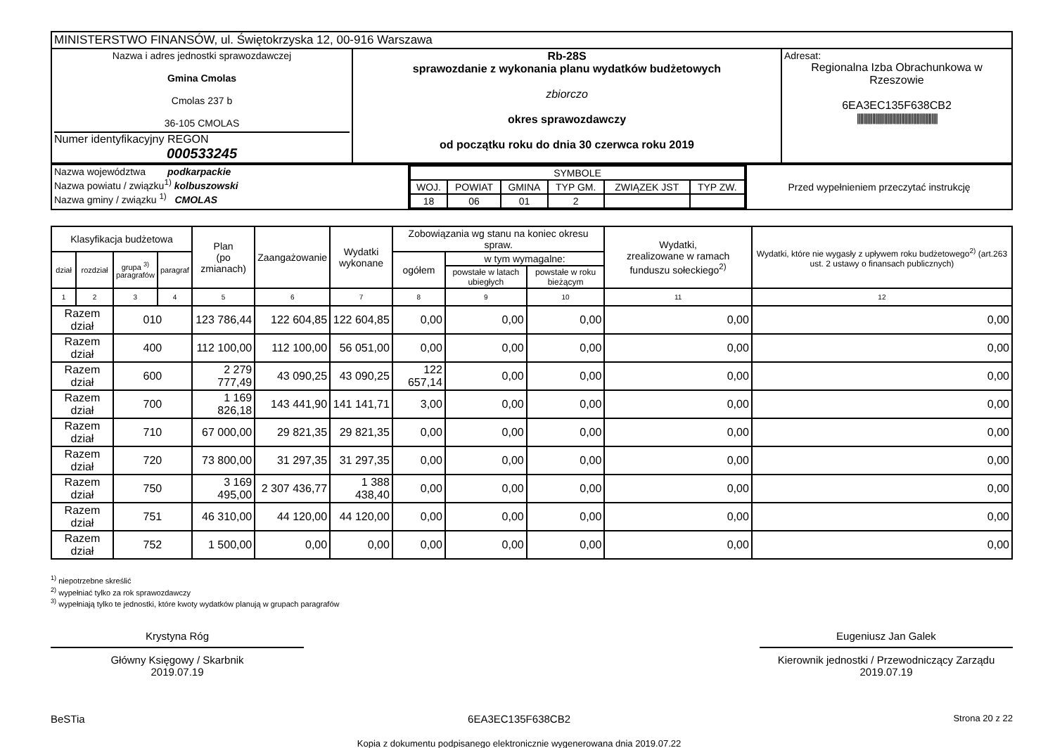| MINISTERSTWO FINANSÓW, ul. Świętokrzyska 12, 00-916 Warszawa | | |
| Nazwa i adres jednostki sprawozdawczej Gmina Cmolas Cmolas 237 b 36-105 CMOLAS Numer identyfikacyjny REGON 000533245 | Rb-28S sprawozdanie z wykonania planu wydatków budżetowych zbiorczo okres sprawozdawczy od początku roku do dnia 30 czerwca roku 2019 | Adresat: Regionalna Izba Obrachunkowa w Rzeszowie 6EA3EC135F638CB2 ///////////////////////////////////////////////////// |
| Nazwa województwa podkarpackie Nazwa powiatu / związku<sup>1)</sup> kolbuszowski Nazwa gminy / związku <sup>1)</sup> CMOLAS | / SYMBOLE / / / / / / / WOJ. / POWIAT / GMINA / TYP GM. / ZWIĄZEK JST / TYP ZW. / / 18 / 06 / 01 / 2 / / / | Przed wypełnieniem przeczytać instrukcję |
| Klasyfikacja budżetowa | | | | Plan (po zmianach) | Zaangażowanie | Wydatki wykonane | Zobowiązania wg stanu na koniec okresu spraw. | | | Wydatki, zrealizowane w ramach funduszu sołeckiego<sup>2)</sup> | Wydatki, które nie wygasły z upływem roku budżetowego<sup>2)</sup> (art.263 ust. 2 ustawy o finansach publicznych) |
| --- | --- | --- | --- | --- | --- | --- | --- | --- | --- | --- | --- |
| dział | rozdział | grupa <sup>3)</sup> paragrafów | paragraf | | | | ogółem | w tym wymagalne: | | | |
| | | | | | | | | powstałe w latach ubiegłych | powstałe w roku bieżącym | | |
| 1 | 2 | 3 | 4 | 5 | 6 | 7 | 8 | 9 | 10 | 11 | 12 |
| Razem dział | | 010 | | 123 786,44 | 122 604,85 | 122 604,85 | 0,00 | 0,00 | 0,00 | 0,00 | 0,00 |
| Razem dział | | 400 | | 112 100,00 | 112 100,00 | 56 051,00 | 0,00 | 0,00 | 0,00 | 0,00 | 0,00 |
| Razem dział | | 600 | | 2 279 777,49 | 43 090,25 | 43 090,25 | 122 657,14 | 0,00 | 0,00 | 0,00 | 0,00 |
| Razem dział | | 700 | | 1 169 826,18 | 143 441,90 | 141 141,71 | 3,00 | 0,00 | 0,00 | 0,00 | 0,00 |
| Razem dział | | 710 | | 67 000,00 | 29 821,35 | 29 821,35 | 0,00 | 0,00 | 0,00 | 0,00 | 0,00 |
| Razem dział | | 720 | | 73 800,00 | 31 297,35 | 31 297,35 | 0,00 | 0,00 | 0,00 | 0,00 | 0,00 |
| Razem dział | | 750 | | 3 169 495,00 | 2 307 436,77 | 1 388 438,40 | 0,00 | 0,00 | 0,00 | 0,00 | 0,00 |
| Razem dział | | 751 | | 46 310,00 | 44 120,00 | 44 120,00 | 0,00 | 0,00 | 0,00 | 0,00 | 0,00 |
| Razem dział | | 752 | | 1 500,00 | 0,00 | 0,00 | 0,00 | 0,00 | 0,00 | 0,00 | 0,00 |
<sup>1)</sup> niepotrzebne skreślić
<sup>2)</sup> wypełniać tylko za rok sprawozdawczy
<sup>3)</sup> wypełniają tylko te jednostki, które kwoty wydatków planują w grupach paragrafów
Krystyna Róg
Główny Księgowy / Skarbnik
2019.07.19
Eugeniusz Jan Galek
Kierownik jednostki / Przewodniczący Zarządu
2019.07.19
BeSTia 6EA3EC135F638CB2
Kopia z dokumentu podpisanego elektronicznie wygenerowana dnia 2019.07.22 Strona 20 z 22